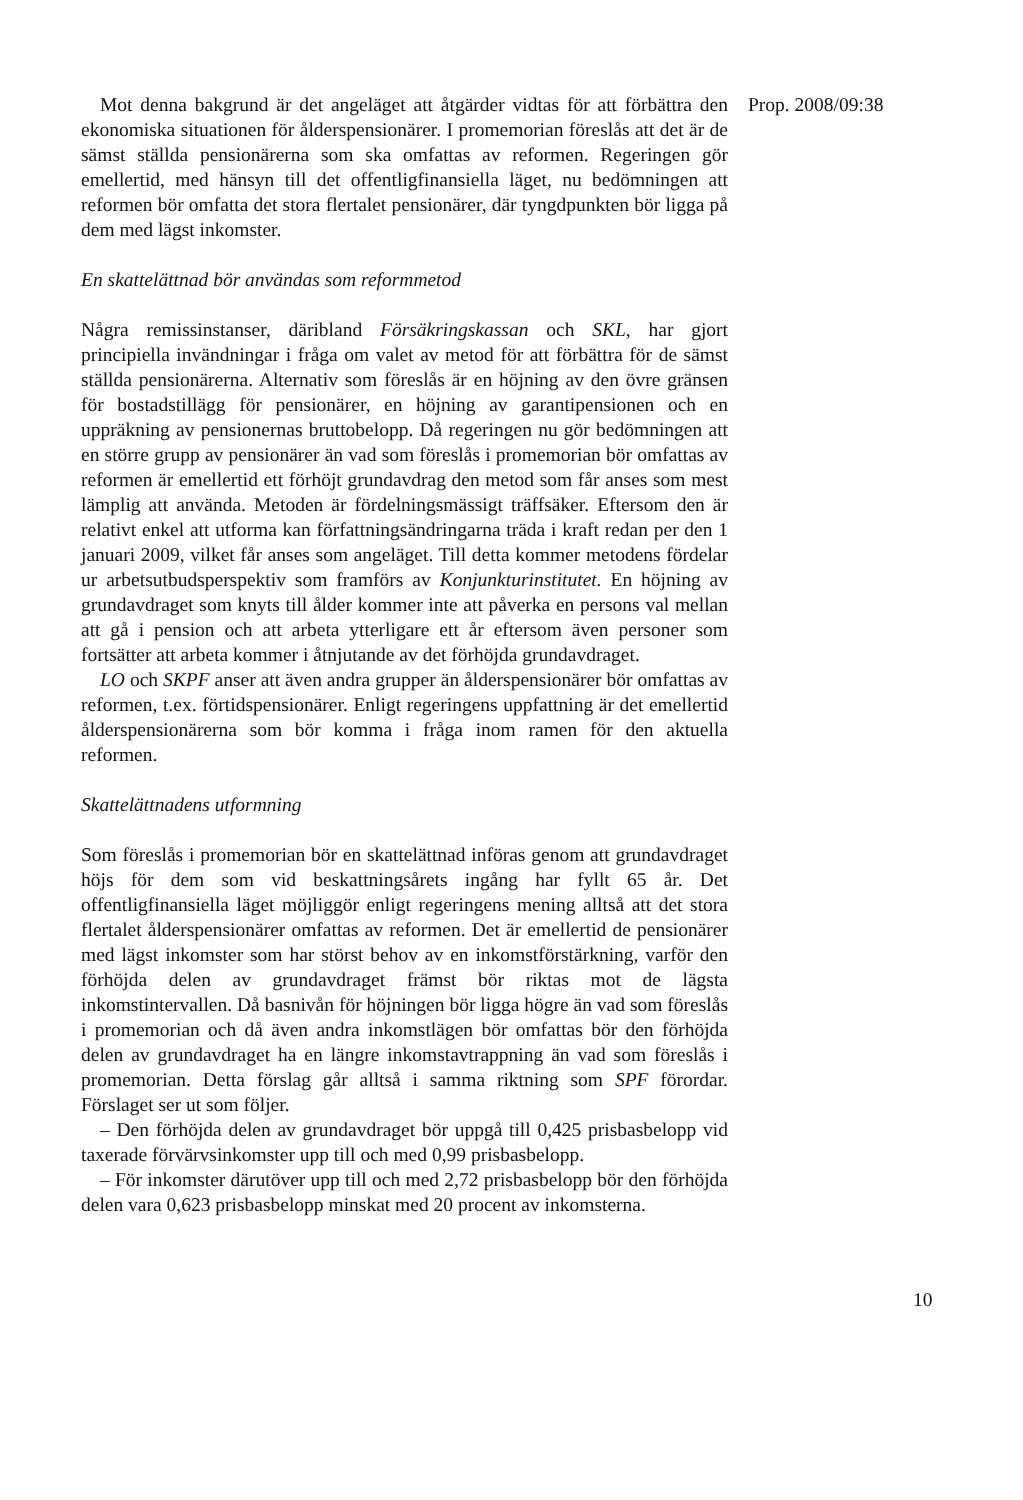Mot denna bakgrund är det angeläget att åtgärder vidtas för att förbättra den ekonomiska situationen för ålderspensionärer. I promemorian föreslås att det är de sämst ställda pensionärerna som ska omfattas av reformen. Regeringen gör emellertid, med hänsyn till det offentligfinansiella läget, nu bedömningen att reformen bör omfatta det stora flertalet pensionärer, där tyngdpunkten bör ligga på dem med lägst inkomster.
En skattelättnad bör användas som reformmetod
Några remissinstanser, däribland Försäkringskassan och SKL, har gjort principiella invändningar i fråga om valet av metod för att förbättra för de sämst ställda pensionärerna. Alternativ som föreslås är en höjning av den övre gränsen för bostadstillägg för pensionärer, en höjning av garantipensionen och en uppräkning av pensionernas bruttobelopp. Då regeringen nu gör bedömningen att en större grupp av pensionärer än vad som föreslås i promemorian bör omfattas av reformen är emellertid ett förhöjt grundavdrag den metod som får anses som mest lämplig att använda. Metoden är fördelningsmässigt träffsäker. Eftersom den är relativt enkel att utforma kan författningsändringarna träda i kraft redan per den 1 januari 2009, vilket får anses som angeläget. Till detta kommer metodens fördelar ur arbetsutbudsperspektiv som framförs av Konjunkturinstitutet. En höjning av grundavdraget som knyts till ålder kommer inte att påverka en persons val mellan att gå i pension och att arbeta ytterligare ett år eftersom även personer som fortsätter att arbeta kommer i åtnjutande av det förhöjda grundavdraget.
LO och SKPF anser att även andra grupper än ålderspensionärer bör omfattas av reformen, t.ex. förtidspensionärer. Enligt regeringens uppfattning är det emellertid ålderspensionärerna som bör komma i fråga inom ramen för den aktuella reformen.
Skattelättnadens utformning
Som föreslås i promemorian bör en skattelättnad införas genom att grundavdraget höjs för dem som vid beskattningsårets ingång har fyllt 65 år. Det offentligfinansiella läget möjliggör enligt regeringens mening alltså att det stora flertalet ålderspensionärer omfattas av reformen. Det är emellertid de pensionärer med lägst inkomster som har störst behov av en inkomstförstärkning, varför den förhöjda delen av grundavdraget främst bör riktas mot de lägsta inkomstintervallen. Då basnivån för höjningen bör ligga högre än vad som föreslås i promemorian och då även andra inkomstlägen bör omfattas bör den förhöjda delen av grundavdraget ha en längre inkomstavtrappning än vad som föreslås i promemorian. Detta förslag går alltså i samma riktning som SPF förordar. Förslaget ser ut som följer.
– Den förhöjda delen av grundavdraget bör uppgå till 0,425 prisbas­belopp vid taxerade förvärvsinkomster upp till och med 0,99 prisbas­belopp.
– För inkomster därutöver upp till och med 2,72 prisbasbelopp bör den förhöjda delen vara 0,623 prisbasbelopp minskat med 20 procent av inkomsterna.
Prop. 2008/09:38
10